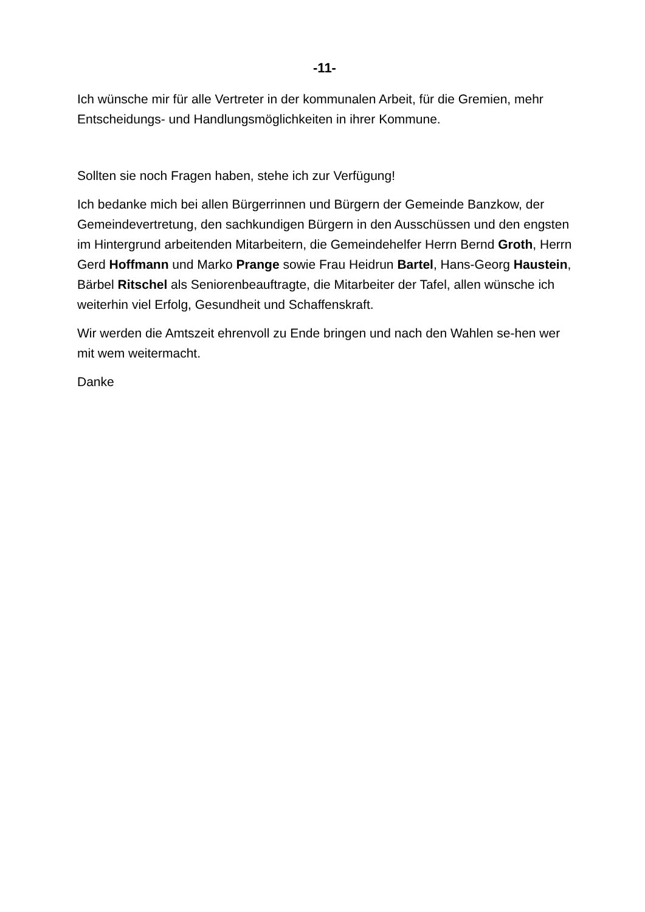-11-
Ich wünsche mir für alle Vertreter in der kommunalen Arbeit, für die Gremien, mehr Entscheidungs- und Handlungsmöglichkeiten in ihrer Kommune.
Sollten sie noch Fragen haben, stehe ich zur Verfügung!
Ich bedanke mich bei allen Bürgerrinnen und Bürgern der Gemeinde Banzkow, der Gemeindevertretung, den sachkundigen Bürgern in den Ausschüssen und den engsten im Hintergrund arbeitenden Mitarbeitern, die Gemeindehelfer Herrn Bernd Groth, Herrn Gerd Hoffmann und Marko Prange sowie Frau Heidrun Bartel, Hans-Georg Haustein, Bärbel Ritschel als Seniorenbeauftragte, die Mitarbeiter der Tafel, allen wünsche ich weiterhin viel Erfolg, Gesundheit und Schaffenskraft.
Wir werden die Amtszeit ehrenvoll zu Ende bringen und nach den Wahlen se-hen wer mit wem weitermacht.
Danke